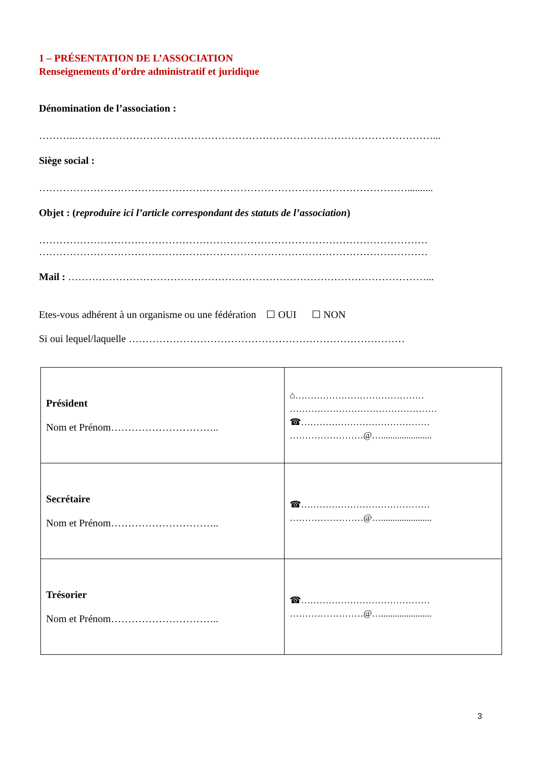1 – PRÉSENTATION DE L’ASSOCIATION
Renseignements d’ordre administratif et juridique
Dénomination de l’association :
………..……………………………………………………………………………………………...
Siège social :
………………………………………………………………………………………………..........
Objet : (reproduire ici l’article correspondant des statuts de l’association)
……………………………………………………………………………………………………
……………………………………………………………………………………………………
Mail : ……………………………………………………………………………………………...
Etes-vous adhérent à un organisme ou une fédération ☐ OUI ☐ NON
Si oui lequel/laquelle ………………………………………………………………………
| Président Nom et Prénom………………………….. | ⌂…………………………………… ………………………………………… ☎…………………………………… ……………………@…...................... |
| Secrétaire Nom et Prénom………………………….. | ☎…………………………………… ……………………@…...................... |
| Trésorier Nom et Prénom………………………….. | ☎…………………………………… ……………………@…...................... |
3